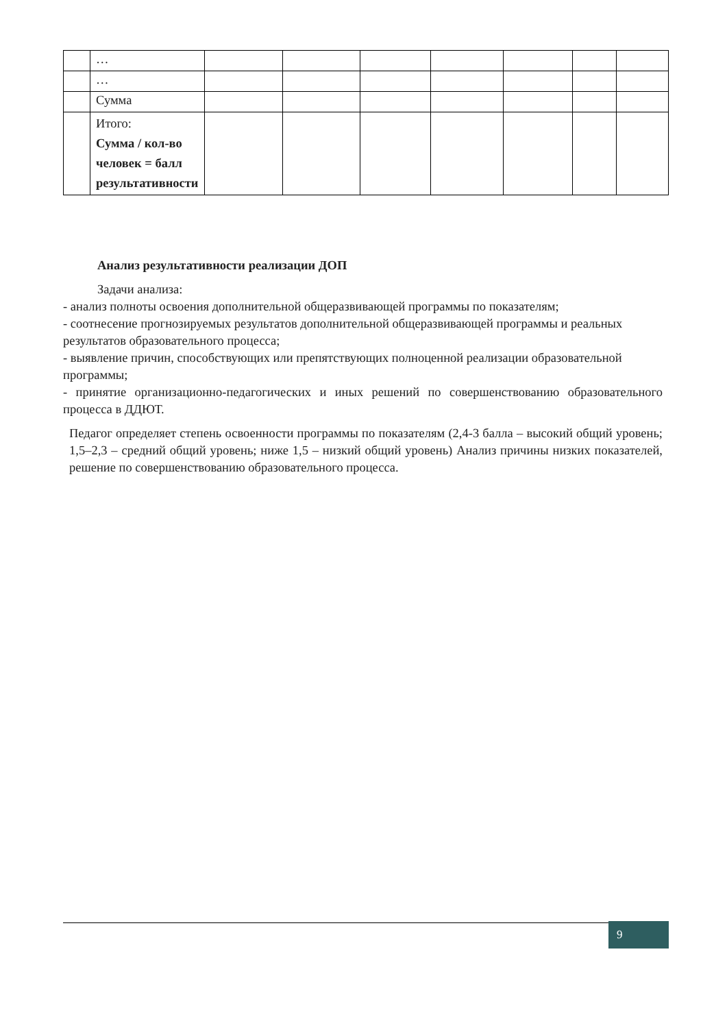| | … | | | | | | | |
| | … | | | | | | | |
| | Сумма | | | | | | | |
| | Итого: Сумма / кол-во человек = балл результативности | | | | | | | |
Анализ результативности реализации ДОП
Задачи анализа:
- анализ полноты освоения дополнительной общеразвивающей программы по показателям;
- соотнесение прогнозируемых результатов дополнительной общеразвивающей программы и реальных результатов образовательного процесса;
- выявление причин, способствующих или препятствующих полноценной реализации образовательной программы;
- принятие организационно-педагогических и иных решений по совершенствованию образовательного процесса в ДДЮТ.
Педагог определяет степень освоенности программы по показателям (2,4-3 балла – высокий общий уровень; 1,5–2,3 – средний общий уровень; ниже 1,5 – низкий общий уровень) Анализ причины низких показателей, решение по совершенствованию образовательного процесса.
9